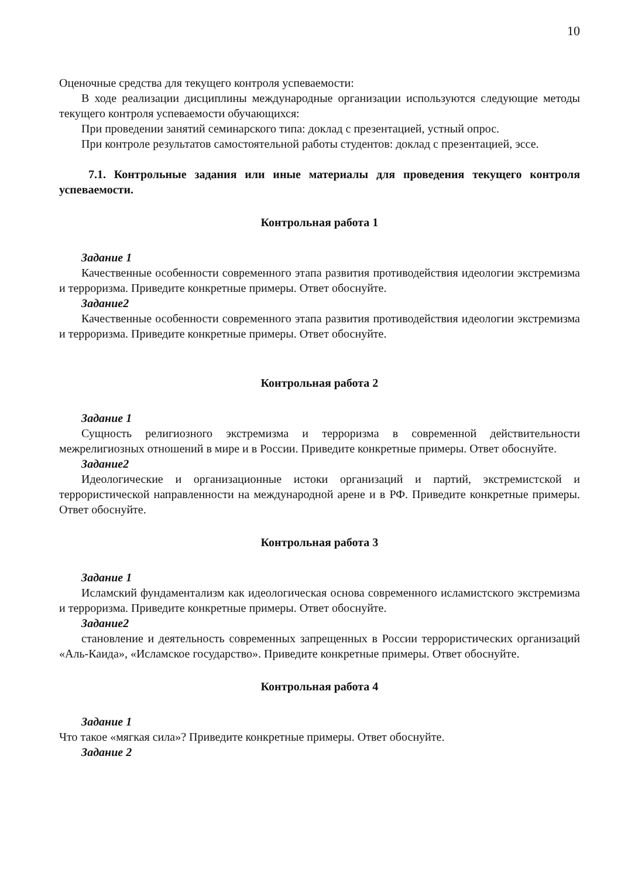10
Оценочные средства для текущего контроля успеваемости:
В ходе реализации дисциплины международные организации используются следующие методы текущего контроля успеваемости обучающихся:
При проведении занятий семинарского типа: доклад с презентацией, устный опрос.
При контроле результатов самостоятельной работы студентов: доклад с презентацией, эссе.
7.1. Контрольные задания или иные материалы для проведения текущего контроля успеваемости.
Контрольная работа 1
Задание 1
Качественные особенности современного этапа развития противодействия идеологии экстремизма и терроризма. Приведите конкретные примеры. Ответ обоснуйте.
Задание2
Качественные особенности современного этапа развития противодействия идеологии экстремизма и терроризма. Приведите конкретные примеры. Ответ обоснуйте.
Контрольная работа 2
Задание 1
Сущность религиозного экстремизма и терроризма в современной действительности межрелигиозных отношений в мире и в России. Приведите конкретные примеры. Ответ обоснуйте.
Задание2
Идеологические и организационные истоки организаций и партий, экстремистской и террористической направленности на международной арене и в РФ. Приведите конкретные примеры. Ответ обоснуйте.
Контрольная работа 3
Задание 1
Исламский фундаментализм как идеологическая основа современного исламистского экстремизма и терроризма. Приведите конкретные примеры. Ответ обоснуйте.
Задание2
становление и деятельность современных запрещенных в России террористических организаций «Аль-Каида», «Исламское государство». Приведите конкретные примеры. Ответ обоснуйте.
Контрольная работа 4
Задание 1
Что такое «мягкая сила»? Приведите конкретные примеры. Ответ обоснуйте.
Задание 2